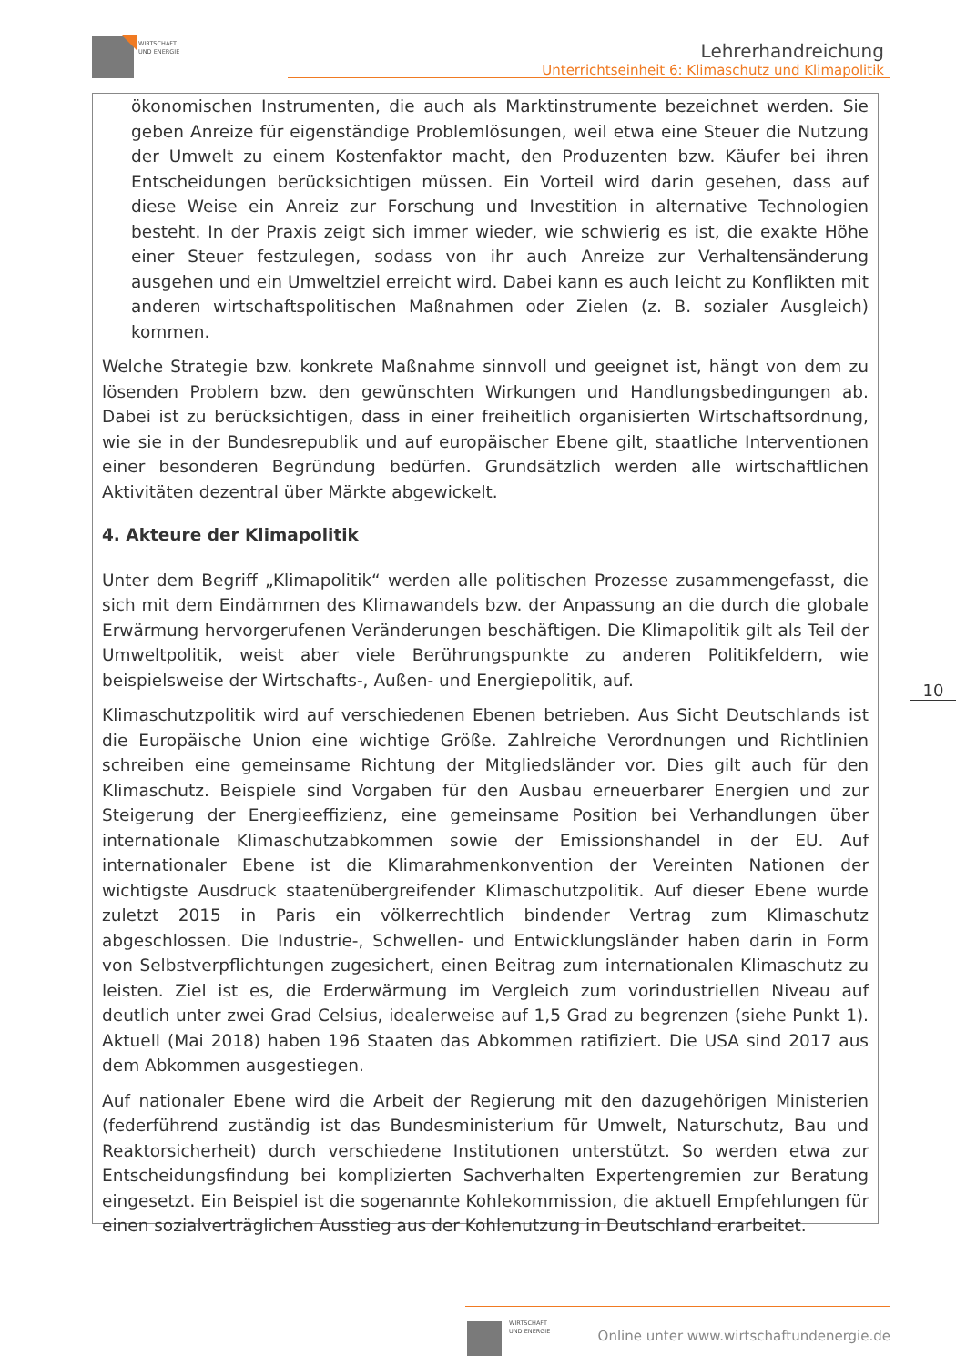WIRTSCHAFT
UND ENERGIE
Lehrerhandreichung
Unterrichtseinheit 6: Klimaschutz und Klimapolitik
ökonomischen Instrumenten, die auch als Marktinstrumente bezeichnet werden. Sie geben Anreize für eigenständige Problemlösungen, weil etwa eine Steuer die Nutzung der Umwelt zu einem Kostenfaktor macht, den Produzenten bzw. Käufer bei ihren Entscheidungen berücksichtigen müssen. Ein Vorteil wird darin gesehen, dass auf diese Weise ein Anreiz zur Forschung und Investition in alternative Technologien besteht. In der Praxis zeigt sich immer wieder, wie schwierig es ist, die exakte Höhe einer Steuer festzulegen, sodass von ihr auch Anreize zur Verhaltensänderung ausgehen und ein Umweltziel erreicht wird. Dabei kann es auch leicht zu Konflikten mit anderen wirtschaftspolitischen Maßnahmen oder Zielen (z. B. sozialer Ausgleich) kommen.
Welche Strategie bzw. konkrete Maßnahme sinnvoll und geeignet ist, hängt von dem zu lösenden Problem bzw. den gewünschten Wirkungen und Handlungsbedingungen ab. Dabei ist zu berücksichtigen, dass in einer freiheitlich organisierten Wirtschaftsordnung, wie sie in der Bundesrepublik und auf europäischer Ebene gilt, staatliche Interventionen einer besonderen Begründung bedürfen. Grundsätzlich werden alle wirtschaftlichen Aktivitäten dezentral über Märkte abgewickelt.
4. Akteure der Klimapolitik
Unter dem Begriff „Klimapolitik“ werden alle politischen Prozesse zusammengefasst, die sich mit dem Eindämmen des Klimawandels bzw. der Anpassung an die durch die globale Erwärmung hervorgerufenen Veränderungen beschäftigen. Die Klimapolitik gilt als Teil der Umweltpolitik, weist aber viele Berührungspunkte zu anderen Politikfeldern, wie beispielsweise der Wirtschafts-, Außen- und Energiepolitik, auf.
Klimaschutzpolitik wird auf verschiedenen Ebenen betrieben. Aus Sicht Deutschlands ist die Europäische Union eine wichtige Größe. Zahlreiche Verordnungen und Richtlinien schreiben eine gemeinsame Richtung der Mitgliedsländer vor. Dies gilt auch für den Klimaschutz. Beispiele sind Vorgaben für den Ausbau erneuerbarer Energien und zur Steigerung der Energieeffizienz, eine gemeinsame Position bei Verhandlungen über internationale Klimaschutzabkommen sowie der Emissionshandel in der EU. Auf internationaler Ebene ist die Klimarahmenkonvention der Vereinten Nationen der wichtigste Ausdruck staatenübergreifender Klimaschutzpolitik. Auf dieser Ebene wurde zuletzt 2015 in Paris ein völkerrechtlich bindender Vertrag zum Klimaschutz abgeschlossen. Die Industrie-, Schwellen- und Entwicklungsländer haben darin in Form von Selbstverpflichtungen zugesichert, einen Beitrag zum internationalen Klimaschutz zu leisten. Ziel ist es, die Erderwärmung im Vergleich zum vorindustriellen Niveau auf deutlich unter zwei Grad Celsius, idealerweise auf 1,5 Grad zu begrenzen (siehe Punkt 1). Aktuell (Mai 2018) haben 196 Staaten das Abkommen ratifiziert. Die USA sind 2017 aus dem Abkommen ausgestiegen.
Auf nationaler Ebene wird die Arbeit der Regierung mit den dazugehörigen Ministerien (federführend zuständig ist das Bundesministerium für Umwelt, Naturschutz, Bau und Reaktorsicherheit) durch verschiedene Institutionen unterstützt. So werden etwa zur Entscheidungsfindung bei komplizierten Sachverhalten Expertengremien zur Beratung eingesetzt. Ein Beispiel ist die sogenannte Kohlekommission, die aktuell Empfehlungen für einen sozialverträglichen Ausstieg aus der Kohlenutzung in Deutschland erarbeitet.
10
WIRTSCHAFT
UND ENERGIE
Online unter www.wirtschaftundenergie.de